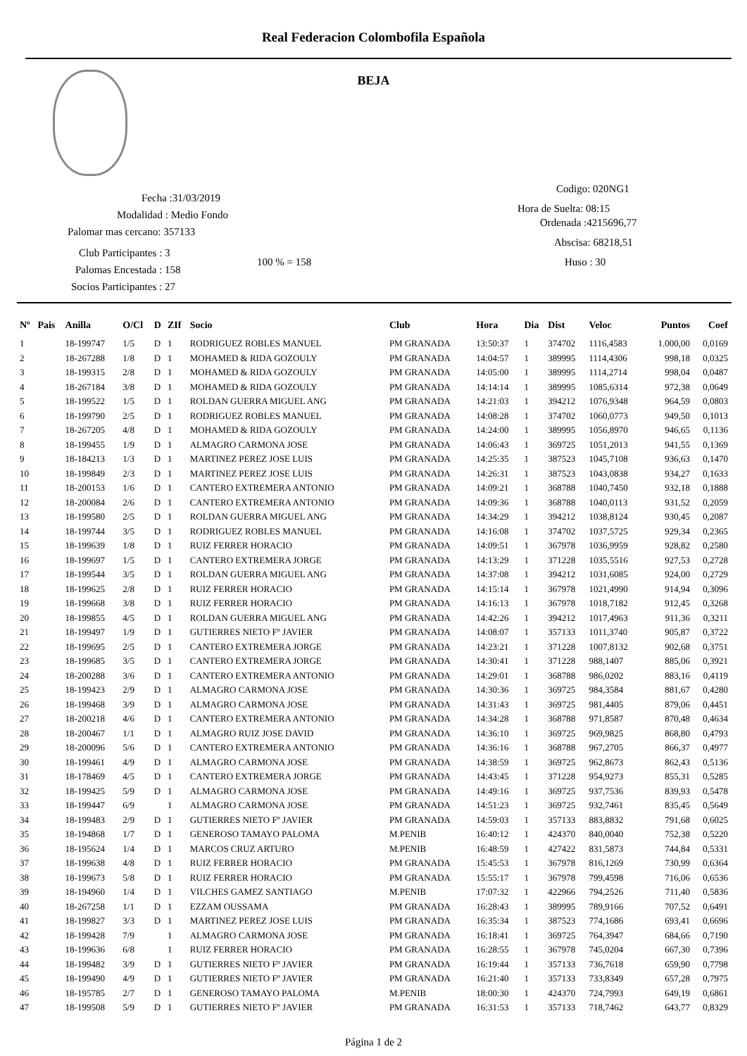Real Federacion Colombofila Española
BEJA
Fecha :31/03/2019
Modalidad : Medio Fondo
Palomar mas cercano: 357133
Club Participantes : 3
Palomas Encestada : 158
Socios Participantes : 27
100 % = 158
Codigo: 020NG1
Hora de Suelta: 08:15
Ordenada :4215696,77
Abscisa: 68218,51
Huso : 30
| Nº | Pais | Anilla | O/Cl | D | ZIf | Socio | Club | Hora | Dia | Dist | Veloc | Puntos | Coef |
| --- | --- | --- | --- | --- | --- | --- | --- | --- | --- | --- | --- | --- | --- |
| 1 | | 18-199747 | 1/5 | D | 1 | RODRIGUEZ ROBLES MANUEL | PM GRANADA | 13:50:37 | 1 | 374702 | 1116,4583 | 1.000,00 | 0,0169 |
| 2 | | 18-267288 | 1/8 | D | 1 | MOHAMED & RIDA GOZOULY | PM GRANADA | 14:04:57 | 1 | 389995 | 1114,4306 | 998,18 | 0,0325 |
| 3 | | 18-199315 | 2/8 | D | 1 | MOHAMED & RIDA GOZOULY | PM GRANADA | 14:05:00 | 1 | 389995 | 1114,2714 | 998,04 | 0,0487 |
| 4 | | 18-267184 | 3/8 | D | 1 | MOHAMED & RIDA GOZOULY | PM GRANADA | 14:14:14 | 1 | 389995 | 1085,6314 | 972,38 | 0,0649 |
| 5 | | 18-199522 | 1/5 | D | 1 | ROLDAN GUERRA MIGUEL ANG | PM GRANADA | 14:21:03 | 1 | 394212 | 1076,9348 | 964,59 | 0,0803 |
| 6 | | 18-199790 | 2/5 | D | 1 | RODRIGUEZ ROBLES MANUEL | PM GRANADA | 14:08:28 | 1 | 374702 | 1060,0773 | 949,50 | 0,1013 |
| 7 | | 18-267205 | 4/8 | D | 1 | MOHAMED & RIDA GOZOULY | PM GRANADA | 14:24:00 | 1 | 389995 | 1056,8970 | 946,65 | 0,1136 |
| 8 | | 18-199455 | 1/9 | D | 1 | ALMAGRO CARMONA JOSE | PM GRANADA | 14:06:43 | 1 | 369725 | 1051,2013 | 941,55 | 0,1369 |
| 9 | | 18-184213 | 1/3 | D | 1 | MARTINEZ PEREZ JOSE LUIS | PM GRANADA | 14:25:35 | 1 | 387523 | 1045,7108 | 936,63 | 0,1470 |
| 10 | | 18-199849 | 2/3 | D | 1 | MARTINEZ PEREZ JOSE LUIS | PM GRANADA | 14:26:31 | 1 | 387523 | 1043,0838 | 934,27 | 0,1633 |
| 11 | | 18-200153 | 1/6 | D | 1 | CANTERO EXTREMERA ANTONIO | PM GRANADA | 14:09:21 | 1 | 368788 | 1040,7450 | 932,18 | 0,1888 |
| 12 | | 18-200084 | 2/6 | D | 1 | CANTERO EXTREMERA ANTONIO | PM GRANADA | 14:09:36 | 1 | 368788 | 1040,0113 | 931,52 | 0,2059 |
| 13 | | 18-199580 | 2/5 | D | 1 | ROLDAN GUERRA MIGUEL ANG | PM GRANADA | 14:34:29 | 1 | 394212 | 1038,8124 | 930,45 | 0,2087 |
| 14 | | 18-199744 | 3/5 | D | 1 | RODRIGUEZ ROBLES MANUEL | PM GRANADA | 14:16:08 | 1 | 374702 | 1037,5725 | 929,34 | 0,2365 |
| 15 | | 18-199639 | 1/8 | D | 1 | RUIZ FERRER HORACIO | PM GRANADA | 14:09:51 | 1 | 367978 | 1036,9959 | 928,82 | 0,2580 |
| 16 | | 18-199697 | 1/5 | D | 1 | CANTERO EXTREMERA JORGE | PM GRANADA | 14:13:29 | 1 | 371228 | 1035,5516 | 927,53 | 0,2728 |
| 17 | | 18-199544 | 3/5 | D | 1 | ROLDAN GUERRA MIGUEL ANG | PM GRANADA | 14:37:08 | 1 | 394212 | 1031,6085 | 924,00 | 0,2729 |
| 18 | | 18-199625 | 2/8 | D | 1 | RUIZ FERRER HORACIO | PM GRANADA | 14:15:14 | 1 | 367978 | 1021,4990 | 914,94 | 0,3096 |
| 19 | | 18-199668 | 3/8 | D | 1 | RUIZ FERRER HORACIO | PM GRANADA | 14:16:13 | 1 | 367978 | 1018,7182 | 912,45 | 0,3268 |
| 20 | | 18-199855 | 4/5 | D | 1 | ROLDAN GUERRA MIGUEL ANG | PM GRANADA | 14:42:26 | 1 | 394212 | 1017,4963 | 911,36 | 0,3211 |
| 21 | | 18-199497 | 1/9 | D | 1 | GUTIERRES NIETO Fº JAVIER | PM GRANADA | 14:08:07 | 1 | 357133 | 1011,3740 | 905,87 | 0,3722 |
| 22 | | 18-199695 | 2/5 | D | 1 | CANTERO EXTREMERA JORGE | PM GRANADA | 14:23:21 | 1 | 371228 | 1007,8132 | 902,68 | 0,3751 |
| 23 | | 18-199685 | 3/5 | D | 1 | CANTERO EXTREMERA JORGE | PM GRANADA | 14:30:41 | 1 | 371228 | 988,1407 | 885,06 | 0,3921 |
| 24 | | 18-200288 | 3/6 | D | 1 | CANTERO EXTREMERA ANTONIO | PM GRANADA | 14:29:01 | 1 | 368788 | 986,0202 | 883,16 | 0,4119 |
| 25 | | 18-199423 | 2/9 | D | 1 | ALMAGRO CARMONA JOSE | PM GRANADA | 14:30:36 | 1 | 369725 | 984,3584 | 881,67 | 0,4280 |
| 26 | | 18-199468 | 3/9 | D | 1 | ALMAGRO CARMONA JOSE | PM GRANADA | 14:31:43 | 1 | 369725 | 981,4405 | 879,06 | 0,4451 |
| 27 | | 18-200218 | 4/6 | D | 1 | CANTERO EXTREMERA ANTONIO | PM GRANADA | 14:34:28 | 1 | 368788 | 971,8587 | 870,48 | 0,4634 |
| 28 | | 18-200467 | 1/1 | D | 1 | ALMAGRO RUIZ JOSE DAVID | PM GRANADA | 14:36:10 | 1 | 369725 | 969,9825 | 868,80 | 0,4793 |
| 29 | | 18-200096 | 5/6 | D | 1 | CANTERO EXTREMERA ANTONIO | PM GRANADA | 14:36:16 | 1 | 368788 | 967,2705 | 866,37 | 0,4977 |
| 30 | | 18-199461 | 4/9 | D | 1 | ALMAGRO CARMONA JOSE | PM GRANADA | 14:38:59 | 1 | 369725 | 962,8673 | 862,43 | 0,5136 |
| 31 | | 18-178469 | 4/5 | D | 1 | CANTERO EXTREMERA JORGE | PM GRANADA | 14:43:45 | 1 | 371228 | 954,9273 | 855,31 | 0,5285 |
| 32 | | 18-199425 | 5/9 | D | 1 | ALMAGRO CARMONA JOSE | PM GRANADA | 14:49:16 | 1 | 369725 | 937,7536 | 839,93 | 0,5478 |
| 33 | | 18-199447 | 6/9 | | 1 | ALMAGRO CARMONA JOSE | PM GRANADA | 14:51:23 | 1 | 369725 | 932,7461 | 835,45 | 0,5649 |
| 34 | | 18-199483 | 2/9 | D | 1 | GUTIERRES NIETO Fº JAVIER | PM GRANADA | 14:59:03 | 1 | 357133 | 883,8832 | 791,68 | 0,6025 |
| 35 | | 18-194868 | 1/7 | D | 1 | GENEROSO TAMAYO PALOMA | M.PENIB | 16:40:12 | 1 | 424370 | 840,0040 | 752,38 | 0,5220 |
| 36 | | 18-195624 | 1/4 | D | 1 | MARCOS CRUZ ARTURO | M.PENIB | 16:48:59 | 1 | 427422 | 831,5873 | 744,84 | 0,5331 |
| 37 | | 18-199638 | 4/8 | D | 1 | RUIZ FERRER HORACIO | PM GRANADA | 15:45:53 | 1 | 367978 | 816,1269 | 730,99 | 0,6364 |
| 38 | | 18-199673 | 5/8 | D | 1 | RUIZ FERRER HORACIO | PM GRANADA | 15:55:17 | 1 | 367978 | 799,4598 | 716,06 | 0,6536 |
| 39 | | 18-194960 | 1/4 | D | 1 | VILCHES GAMEZ SANTIAGO | M.PENIB | 17:07:32 | 1 | 422966 | 794,2526 | 711,40 | 0,5836 |
| 40 | | 18-267258 | 1/1 | D | 1 | EZZAM OUSSAMA | PM GRANADA | 16:28:43 | 1 | 389995 | 789,9166 | 707,52 | 0,6491 |
| 41 | | 18-199827 | 3/3 | D | 1 | MARTINEZ PEREZ JOSE LUIS | PM GRANADA | 16:35:34 | 1 | 387523 | 774,1686 | 693,41 | 0,6696 |
| 42 | | 18-199428 | 7/9 | | 1 | ALMAGRO CARMONA JOSE | PM GRANADA | 16:18:41 | 1 | 369725 | 764,3947 | 684,66 | 0,7190 |
| 43 | | 18-199636 | 6/8 | | 1 | RUIZ FERRER HORACIO | PM GRANADA | 16:28:55 | 1 | 367978 | 745,0204 | 667,30 | 0,7396 |
| 44 | | 18-199482 | 3/9 | D | 1 | GUTIERRES NIETO Fº JAVIER | PM GRANADA | 16:19:44 | 1 | 357133 | 736,7618 | 659,90 | 0,7798 |
| 45 | | 18-199490 | 4/9 | D | 1 | GUTIERRES NIETO Fº JAVIER | PM GRANADA | 16:21:40 | 1 | 357133 | 733,8349 | 657,28 | 0,7975 |
| 46 | | 18-195785 | 2/7 | D | 1 | GENEROSO TAMAYO PALOMA | M.PENIB | 18:00:30 | 1 | 424370 | 724,7993 | 649,19 | 0,6861 |
| 47 | | 18-199508 | 5/9 | D | 1 | GUTIERRES NIETO Fº JAVIER | PM GRANADA | 16:31:53 | 1 | 357133 | 718,7462 | 643,77 | 0,8329 |
Página 1 de 2